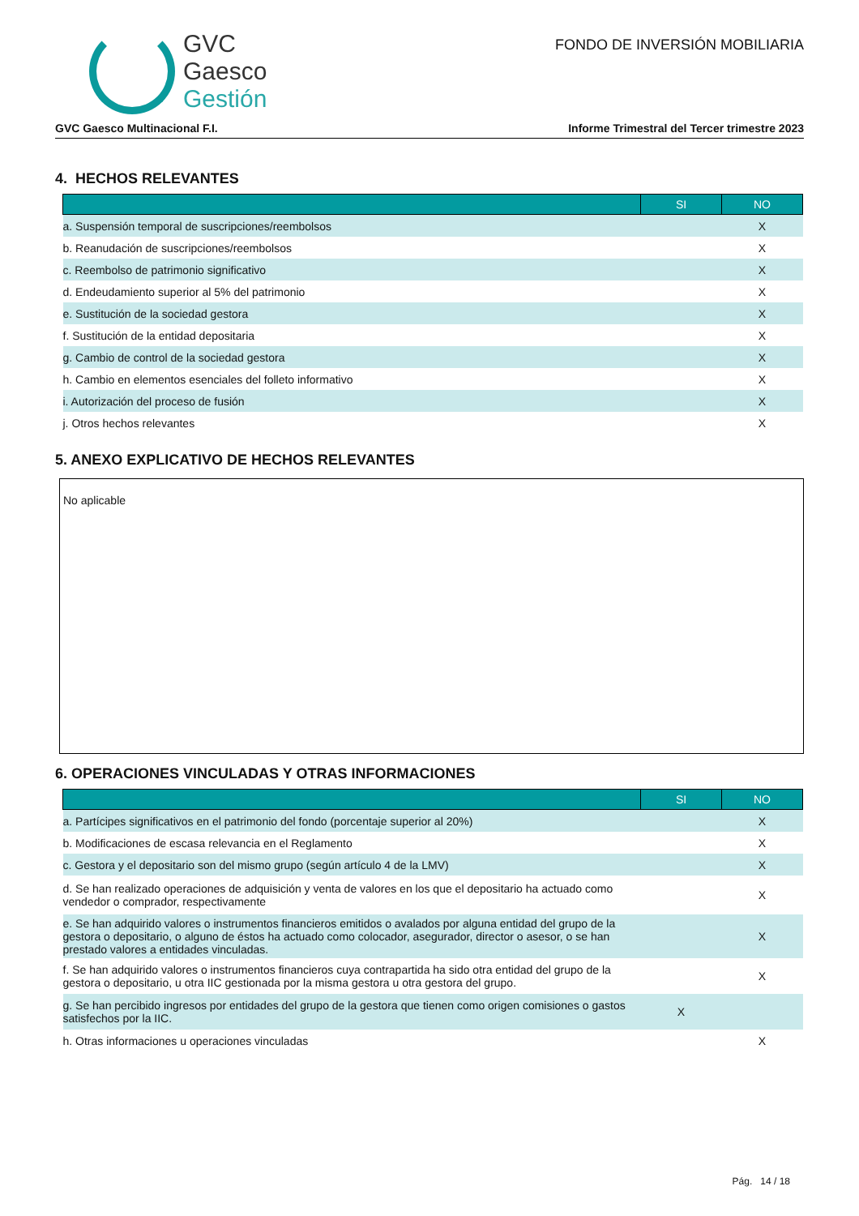GVC
Gaesco
Gestión
FONDO DE INVERSIÓN MOBILIARIA
GVC Gaesco Multinacional F.I.
Informe Trimestral del Tercer trimestre 2023
4. HECHOS RELEVANTES
| | SI | NO |
| --- | --- | --- |
| a. Suspensión temporal de suscripciones/reembolsos | | X |
| b. Reanudación de suscripciones/reembolsos | | X |
| c. Reembolso de patrimonio significativo | | X |
| d. Endeudamiento superior al 5% del patrimonio | | X |
| e. Sustitución de la sociedad gestora | | X |
| f. Sustitución de la entidad depositaria | | X |
| g. Cambio de control de la sociedad gestora | | X |
| h. Cambio en elementos esenciales del folleto informativo | | X |
| i. Autorización del proceso de fusión | | X |
| j. Otros hechos relevantes | | X |
5. ANEXO EXPLICATIVO DE HECHOS RELEVANTES
No aplicable
6. OPERACIONES VINCULADAS Y OTRAS INFORMACIONES
| | SI | NO |
| --- | --- | --- |
| a. Partícipes significativos en el patrimonio del fondo (porcentaje superior al 20%) | | X |
| b. Modificaciones de escasa relevancia en el Reglamento | | X |
| c. Gestora y el depositario son del mismo grupo (según artículo 4 de la LMV) | | X |
| d. Se han realizado operaciones de adquisición y venta de valores en los que el depositario ha actuado como vendedor o comprador, respectivamente | | X |
| e. Se han adquirido valores o instrumentos financieros emitidos o avalados por alguna entidad del grupo de la gestora o depositario, o alguno de éstos ha actuado como colocador, asegurador, director o asesor, o se han prestado valores a entidades vinculadas. | | X |
| f. Se han adquirido valores o instrumentos financieros cuya contrapartida ha sido otra entidad del grupo de la gestora o depositario, u otra IIC gestionada por la misma gestora u otra gestora del grupo. | | X |
| g. Se han percibido ingresos por entidades del grupo de la gestora que tienen como origen comisiones o gastos satisfechos por la IIC. | X | |
| h. Otras informaciones u operaciones vinculadas | | X |
Pág. 14 / 18